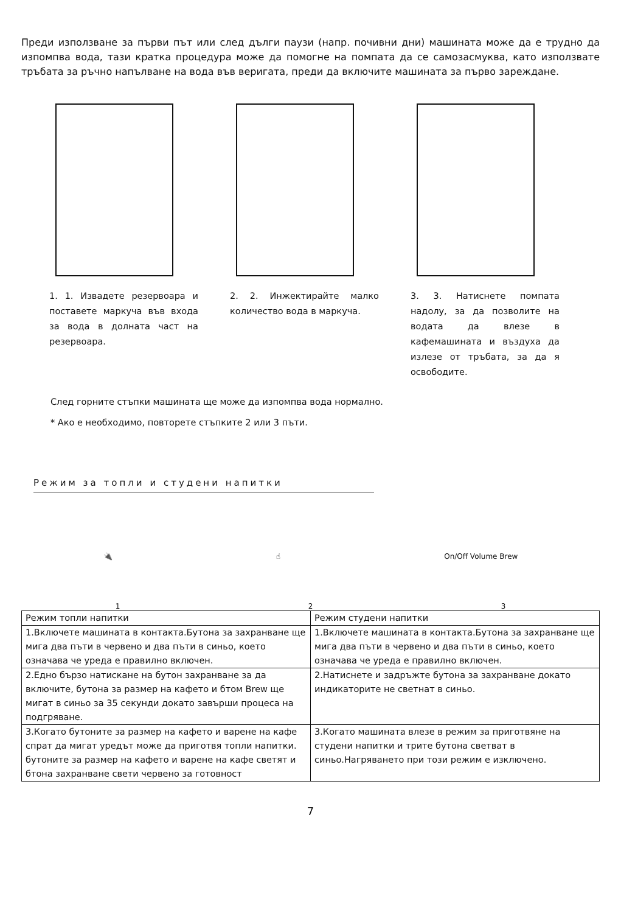Преди използване за първи път или след дълги паузи (напр. почивни дни) машината може да е трудно да изпомпва вода, тази кратка процедура може да помогне на помпата да се самозасмуква, като използвате тръбата за ръчно напълване на вода във веригата, преди да включите машината за първо зареждане.
1. 1. Извадете резервоара и поставете маркуча във входа за вода в долната част на резервоара.
2. 2. Инжектирайте малко количество вода в маркуча.
3. 3. Натиснете помпата надолу, за да позволите на водата да влезе в кафемашината и въздуха да излезе от тръбата, за да я освободите.
След горните стъпки машината ще може да изпомпва вода нормално.
* Ако е необходимо, повторете стъпките 2 или 3 пъти.
Режим за топли и студени напитки
🔌 ☝ On/Off Volume Brew
1 2 3
| Режим топли напитки | Режим студени напитки |
| --- | --- |
| 1.Включете машината в контакта.Бутона за захранване ще мига два пъти в червено и два пъти в синьо, което означава че уреда е правилно включен. | 1.Включете машината в контакта.Бутона за захранване ще мига два пъти в червено и два пъти в синьо, което означава че уреда е правилно включен. |
| 2.Едно бързо натискане на бутон захранване за да включите, бутона за размер на кафето и бтом Brew ще мигат в синьо за 35 секунди докато завърши процеса на подгряване. | 2.Натиснете и задръжте бутона за захранване докато индикаторите не светнат в синьо. |
| 3.Когато бутоните за размер на кафето и варене на кафе спрат да мигат уредът може да приготвя топли напитки. бутоните за размер на кафето и варене на кафе светят и бтона захранване свети червено за готовност | 3.Когато машината влезе в режим за приготвяне на студени напитки и трите бутона светват в синьо.Нагряването при този режим е изключено. |
7